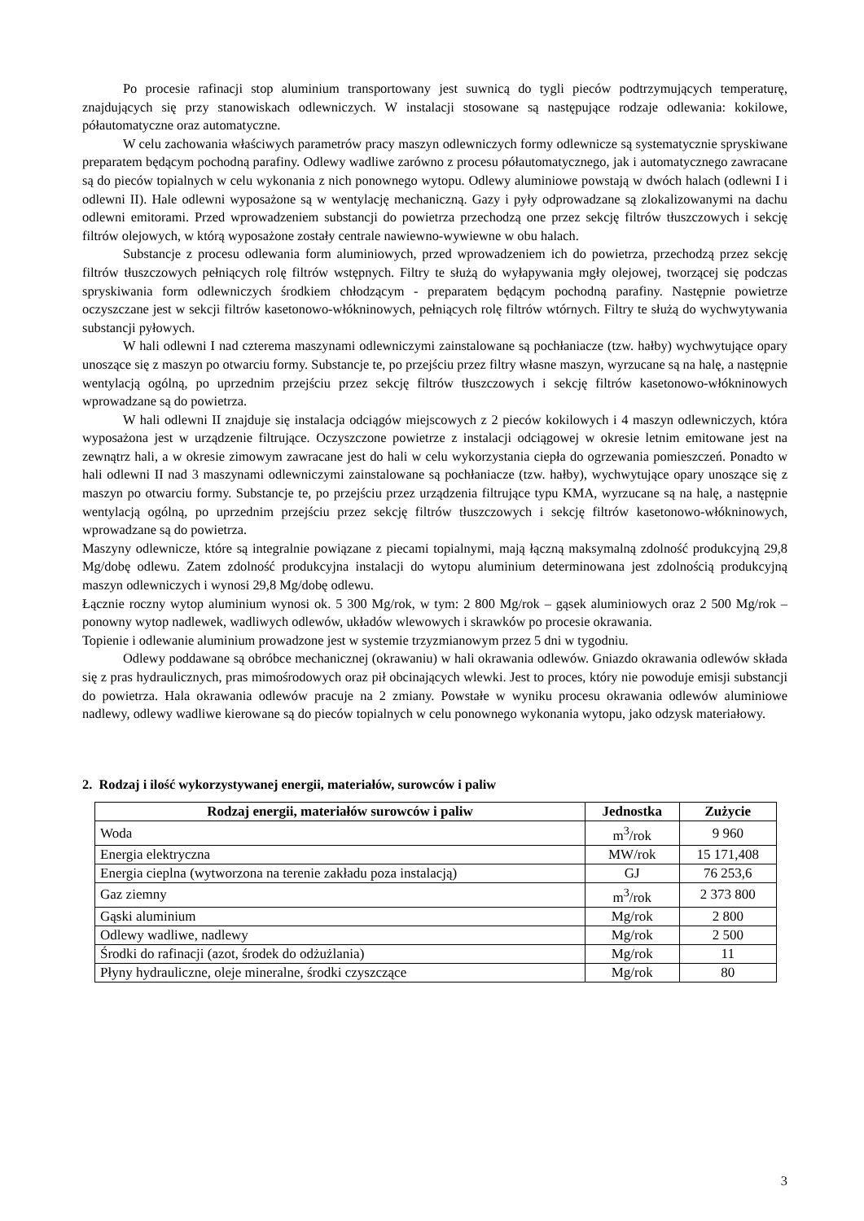Po procesie rafinacji stop aluminium transportowany jest suwnicą do tygli pieców podtrzymujących temperaturę, znajdujących się przy stanowiskach odlewniczych. W instalacji stosowane są następujące rodzaje odlewania: kokilowe, półautomatyczne oraz automatyczne.
W celu zachowania właściwych parametrów pracy maszyn odlewniczych formy odlewnicze są systematycznie spryskiwane preparatem będącym pochodną parafiny. Odlewy wadliwe zarówno z procesu półautomatycznego, jak i automatycznego zawracane są do pieców topialnych w celu wykonania z nich ponownego wytopu. Odlewy aluminiowe powstają w dwóch halach (odlewni I i odlewni II). Hale odlewni wyposażone są w wentylację mechaniczną. Gazy i pyły odprowadzane są zlokalizowanymi na dachu odlewni emitorami. Przed wprowadzeniem substancji do powietrza przechodzą one przez sekcję filtrów tłuszczowych i sekcję filtrów olejowych, w którą wyposażone zostały centrale nawiewno-wywiewne w obu halach.
Substancje z procesu odlewania form aluminiowych, przed wprowadzeniem ich do powietrza, przechodzą przez sekcję filtrów tłuszczowych pełniących rolę filtrów wstępnych. Filtry te służą do wyłapywania mgły olejowej, tworzącej się podczas spryskiwania form odlewniczych środkiem chłodzącym - preparatem będącym pochodną parafiny. Następnie powietrze oczyszczane jest w sekcji filtrów kasetonowo-włókninowych, pełniących rolę filtrów wtórnych. Filtry te służą do wychwytywania substancji pyłowych.
W hali odlewni I nad czterema maszynami odlewniczymi zainstalowane są pochłaniacze (tzw. hałby) wychwytujące opary unoszące się z maszyn po otwarciu formy. Substancje te, po przejściu przez filtry własne maszyn, wyrzucane są na halę, a następnie wentylacją ogólną, po uprzednim przejściu przez sekcję filtrów tłuszczowych i sekcję filtrów kasetonowo-włókninowych wprowadzane są do powietrza.
W hali odlewni II znajduje się instalacja odciągów miejscowych z 2 pieców kokilowych i 4 maszyn odlewniczych, która wyposażona jest w urządzenie filtrujące. Oczyszczone powietrze z instalacji odciągowej w okresie letnim emitowane jest na zewnątrz hali, a w okresie zimowym zawracane jest do hali w celu wykorzystania ciepła do ogrzewania pomieszczeń. Ponadto w hali odlewni II nad 3 maszynami odlewniczymi zainstalowane są pochłaniacze (tzw. hałby), wychwytujące opary unoszące się z maszyn po otwarciu formy. Substancje te, po przejściu przez urządzenia filtrujące typu KMA, wyrzucane są na halę, a następnie wentylacją ogólną, po uprzednim przejściu przez sekcję filtrów tłuszczowych i sekcję filtrów kasetonowo-włókninowych, wprowadzane są do powietrza.
Maszyny odlewnicze, które są integralnie powiązane z piecami topialnymi, mają łączną maksymalną zdolność produkcyjną 29,8 Mg/dobę odlewu. Zatem zdolność produkcyjna instalacji do wytopu aluminium determinowana jest zdolnością produkcyjną maszyn odlewniczych i wynosi 29,8 Mg/dobę odlewu.
Łącznie roczny wytop aluminium wynosi ok. 5 300 Mg/rok, w tym: 2 800 Mg/rok – gąsek aluminiowych oraz 2 500 Mg/rok – ponowny wytop nadlewek, wadliwych odlewów, układów wlewowych i skrawków po procesie okrawania.
Topienie i odlewanie aluminium prowadzone jest w systemie trzyzmianowym przez 5 dni w tygodniu.
Odlewy poddawane są obróbce mechanicznej (okrawaniu) w hali okrawania odlewów. Gniazdo okrawania odlewów składa się z pras hydraulicznych, pras mimośrodowych oraz pił obcinających wlewki. Jest to proces, który nie powoduje emisji substancji do powietrza. Hala okrawania odlewów pracuje na 2 zmiany. Powstałe w wyniku procesu okrawania odlewów aluminiowe nadlewy, odlewy wadliwe kierowane są do pieców topialnych w celu ponownego wykonania wytopu, jako odzysk materiałowy.
2. Rodzaj i ilość wykorzystywanej energii, materiałów, surowców i paliw
| Rodzaj energii, materiałów surowców i paliw | Jednostka | Zużycie |
| --- | --- | --- |
| Woda | m<sup>3</sup>/rok | 9 960 |
| Energia elektryczna | MW/rok | 15 171,408 |
| Energia cieplna (wytworzona na terenie zakładu poza instalacją) | GJ | 76 253,6 |
| Gaz ziemny | m<sup>3</sup>/rok | 2 373 800 |
| Gąski aluminium | Mg/rok | 2 800 |
| Odlewy wadliwe, nadlewy | Mg/rok | 2 500 |
| Środki do rafinacji (azot, środek do odżużlania) | Mg/rok | 11 |
| Płyny hydrauliczne, oleje mineralne, środki czyszczące | Mg/rok | 80 |
3